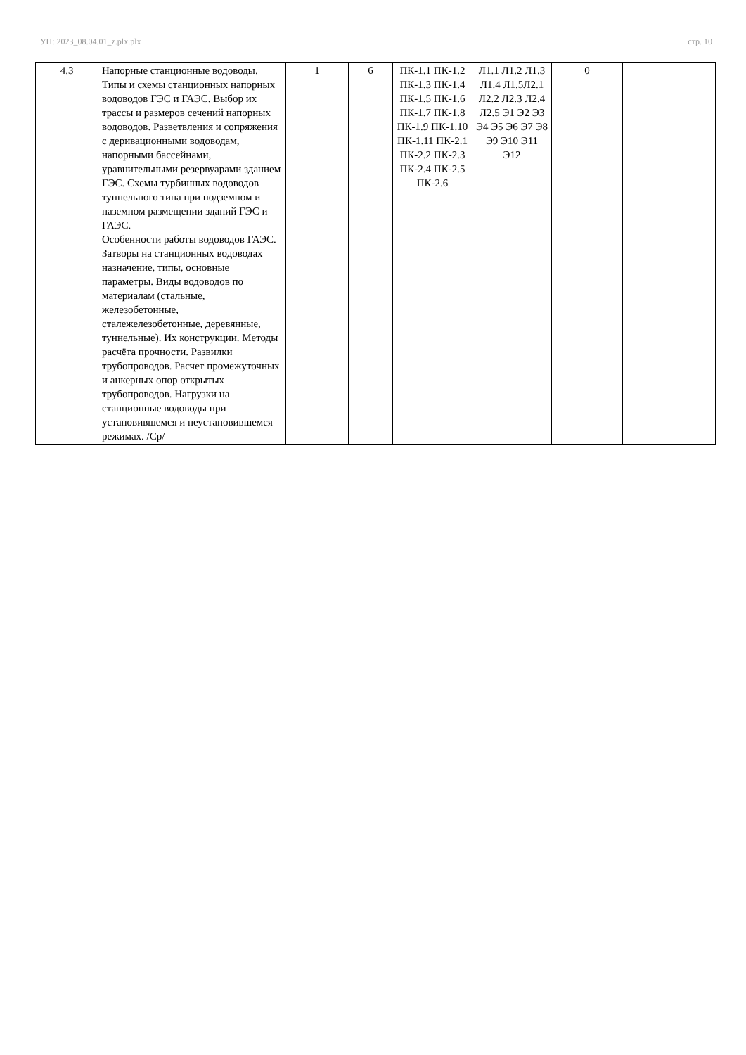УП: 2023_08.04.01_z.plx.plx стр. 10
| 4.3 | Напорные станционные водоводы. Типы и схемы станционных напорных водоводов ГЭС и ГАЭС. Выбор их трассы и размеров сечений напорных водоводов. Разветвления и сопряжения с деривационными водоводам, напорными бассейнами, уравнительными резервуарами зданием ГЭС. Схемы турбинных водоводов туннельного типа при подземном и наземном размещении зданий ГЭС и ГАЭС. Особенности работы водоводов ГАЭС. Затворы на станционных водоводах назначение, типы, основные параметры. Виды водоводов по материалам (стальные, железобетонные, сталежелезобетонные, деревянные, туннельные). Их конструкции. Методы расчёта прочности. Развилки трубопроводов. Расчет промежуточных и анкерных опор открытых трубопроводов. Нагрузки на станционные водоводы при установившемся и неустановившемся режимах. /Ср/ | 1 | 6 | ПК-1.1 ПК-1.2 ПК-1.3 ПК-1.4 ПК-1.5 ПК-1.6 ПК-1.7 ПК-1.8 ПК-1.9 ПК-1.10 ПК-1.11 ПК-2.1 ПК-2.2 ПК-2.3 ПК-2.4 ПК-2.5 ПК-2.6 | Л1.1 Л1.2 Л1.3 Л1.4 Л1.5Л2.1 Л2.2 Л2.3 Л2.4 Л2.5 Э1 Э2 Э3 Э4 Э5 Э6 Э7 Э8 Э9 Э10 Э11 Э12 | 0 | |